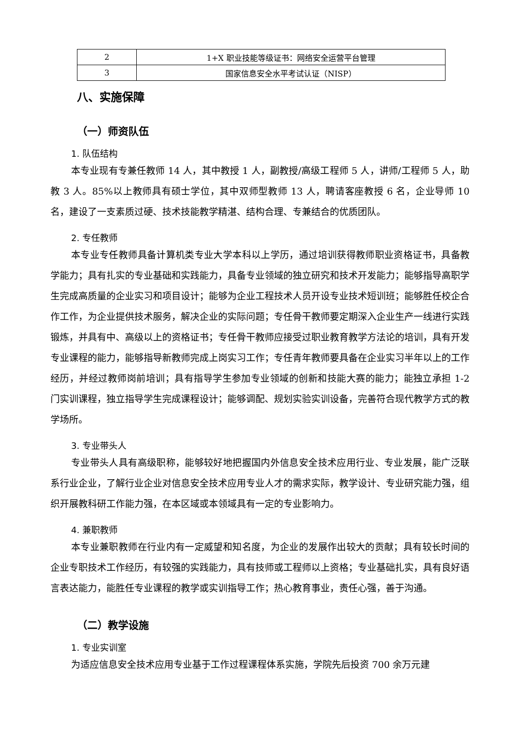| 2 | 1+X 职业技能等级证书：网络安全运营平台管理 |
| 3 | 国家信息安全水平考试认证（NISP） |
八、实施保障
（一）师资队伍
1. 队伍结构
本专业现有专兼任教师 14 人，其中教授 1 人，副教授/高级工程师 5 人，讲师/工程师 5 人，助教 3 人。85%以上教师具有硕士学位，其中双师型教师 13 人，聘请客座教授 6 名，企业导师 10 名，建设了一支素质过硬、技术技能教学精湛、结构合理、专兼结合的优质团队。
2. 专任教师
本专业专任教师具备计算机类专业大学本科以上学历，通过培训获得教师职业资格证书，具备教学能力；具有扎实的专业基础和实践能力，具备专业领域的独立研究和技术开发能力；能够指导高职学生完成高质量的企业实习和项目设计；能够为企业工程技术人员开设专业技术短训班；能够胜任校企合作工作，为企业提供技术服务，解决企业的实际问题；专任骨干教师要定期深入企业生产一线进行实践锻炼，并具有中、高级以上的资格证书；专任骨干教师应接受过职业教育教学方法论的培训，具有开发专业课程的能力，能够指导新教师完成上岗实习工作；专任青年教师要具备在企业实习半年以上的工作经历，并经过教师岗前培训；具有指导学生参加专业领域的创新和技能大赛的能力；能独立承担 1-2 门实训课程，独立指导学生完成课程设计；能够调配、规划实验实训设备，完善符合现代教学方式的教学场所。
3. 专业带头人
专业带头人具有高级职称，能够较好地把握国内外信息安全技术应用行业、专业发展，能广泛联系行业企业，了解行业企业对信息安全技术应用专业人才的需求实际，教学设计、专业研究能力强，组织开展教科研工作能力强，在本区域或本领域具有一定的专业影响力。
4. 兼职教师
本专业兼职教师在行业内有一定威望和知名度，为企业的发展作出较大的贡献；具有较长时间的企业专职技术工作经历，有较强的实践能力，具有技师或工程师以上资格；专业基础扎实，具有良好语言表达能力，能胜任专业课程的教学或实训指导工作；热心教育事业，责任心强，善于沟通。
（二）教学设施
1. 专业实训室
为适应信息安全技术应用专业基于工作过程课程体系实施，学院先后投资 700 余万元建